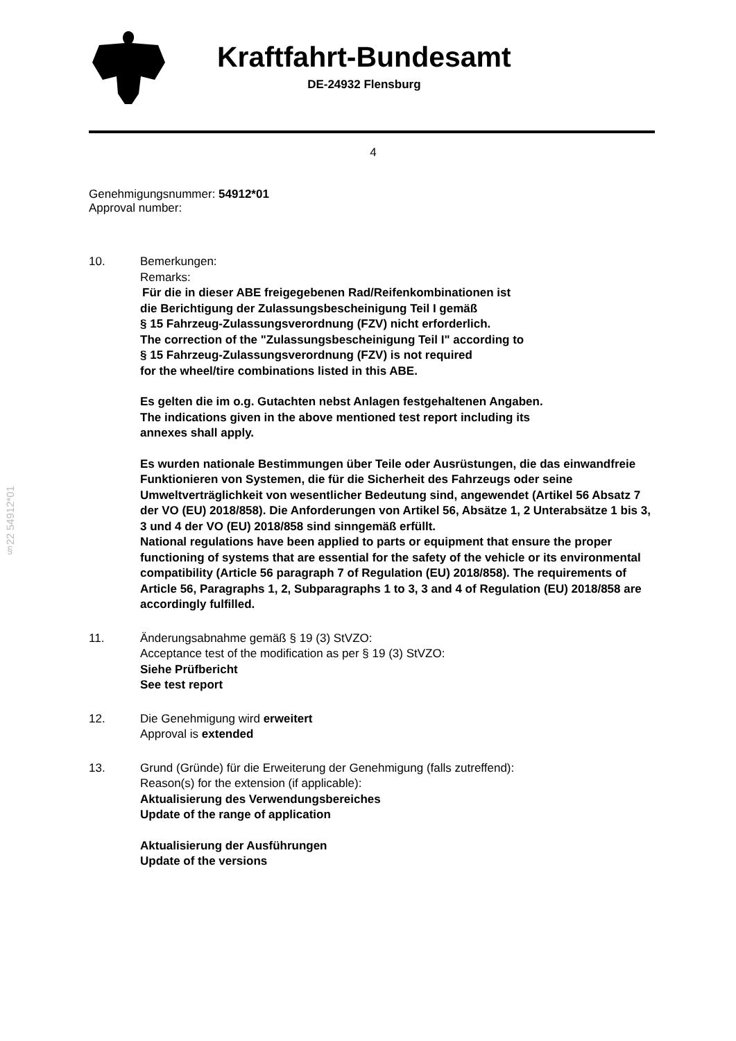§22 54912*01
Kraftfahrt-Bundesamt
DE-24932 Flensburg
4
Genehmigungsnummer: 54912*01
Approval number:
10. Bemerkungen:
Remarks:
Für die in dieser ABE freigegebenen Rad/Reifenkombinationen ist
die Berichtigung der Zulassungsbescheinigung Teil I gemäß
§ 15 Fahrzeug-Zulassungsverordnung (FZV) nicht erforderlich.
The correction of the "Zulassungsbescheinigung Teil I" according to
§ 15 Fahrzeug-Zulassungsverordnung (FZV) is not required
for the wheel/tire combinations listed in this ABE.
Es gelten die im o.g. Gutachten nebst Anlagen festgehaltenen Angaben.
The indications given in the above mentioned test report including its
annexes shall apply.
Es wurden nationale Bestimmungen über Teile oder Ausrüstungen, die das einwandfreie Funktionieren von Systemen, die für die Sicherheit des Fahrzeugs oder seine Umweltverträglichkeit von wesentlicher Bedeutung sind, angewendet (Artikel 56 Absatz 7 der VO (EU) 2018/858). Die Anforderungen von Artikel 56, Absätze 1, 2 Unterabsätze 1 bis 3, 3 und 4 der VO (EU) 2018/858 sind sinngemäß erfüllt.
National regulations have been applied to parts or equipment that ensure the proper functioning of systems that are essential for the safety of the vehicle or its environmental compatibility (Article 56 paragraph 7 of Regulation (EU) 2018/858). The requirements of Article 56, Paragraphs 1, 2, Subparagraphs 1 to 3, 3 and 4 of Regulation (EU) 2018/858 are accordingly fulfilled.
11. Änderungsabnahme gemäß § 19 (3) StVZO:
Acceptance test of the modification as per § 19 (3) StVZO:
Siehe Prüfbericht
See test report
12. Die Genehmigung wird erweitert
Approval is extended
13. Grund (Gründe) für die Erweiterung der Genehmigung (falls zutreffend):
Reason(s) for the extension (if applicable):
Aktualisierung des Verwendungsbereiches
Update of the range of application
Aktualisierung der Ausführungen
Update of the versions